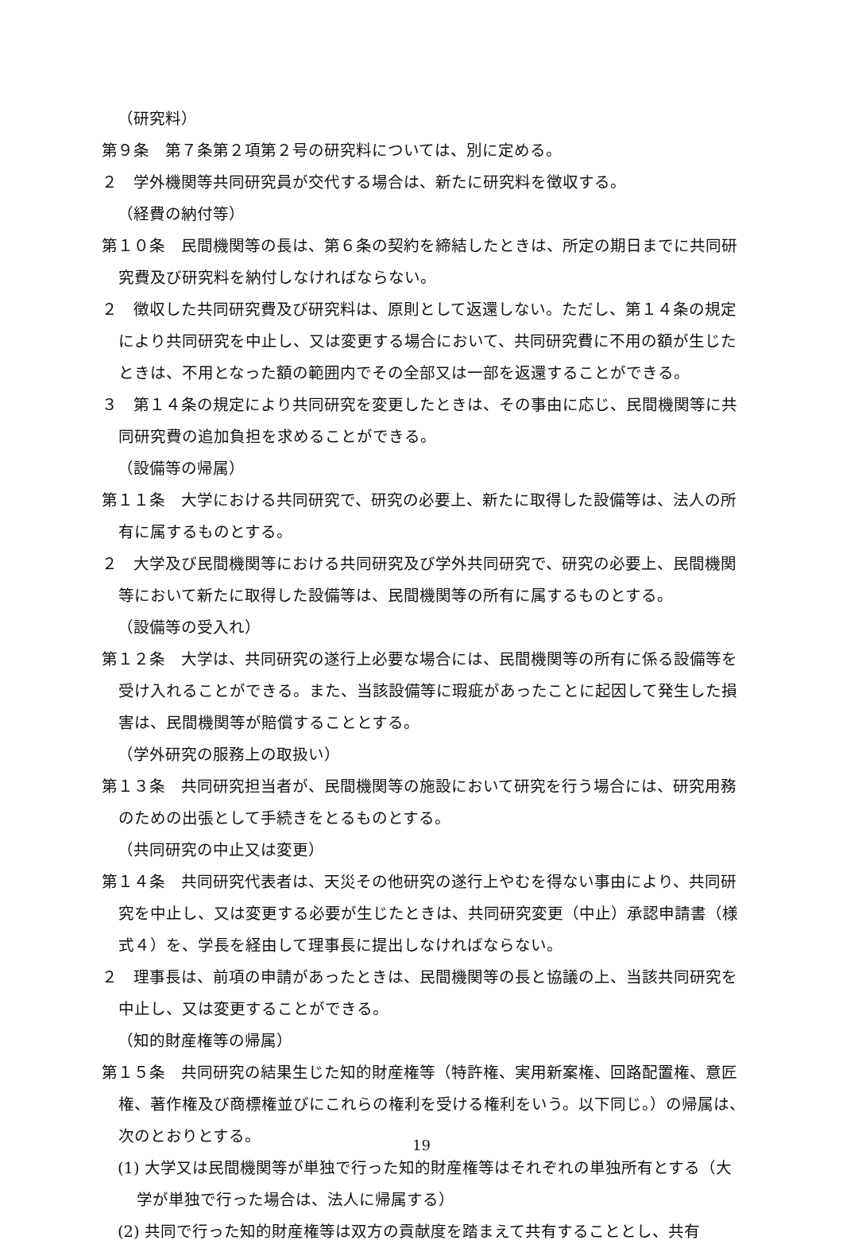（研究料）
第９条　第７条第２項第２号の研究料については、別に定める。
２　学外機関等共同研究員が交代する場合は、新たに研究料を徴収する。
（経費の納付等）
第１０条　民間機関等の長は、第６条の契約を締結したときは、所定の期日までに共同研究費及び研究料を納付しなければならない。
２　徴収した共同研究費及び研究料は、原則として返還しない。ただし、第１４条の規定により共同研究を中止し、又は変更する場合において、共同研究費に不用の額が生じたときは、不用となった額の範囲内でその全部又は一部を返還することができる。
３　第１４条の規定により共同研究を変更したときは、その事由に応じ、民間機関等に共同研究費の追加負担を求めることができる。
（設備等の帰属）
第１１条　大学における共同研究で、研究の必要上、新たに取得した設備等は、法人の所有に属するものとする。
２　大学及び民間機関等における共同研究及び学外共同研究で、研究の必要上、民間機関等において新たに取得した設備等は、民間機関等の所有に属するものとする。
（設備等の受入れ）
第１２条　大学は、共同研究の遂行上必要な場合には、民間機関等の所有に係る設備等を受け入れることができる。また、当該設備等に瑕疵があったことに起因して発生した損害は、民間機関等が賠償することとする。
（学外研究の服務上の取扱い）
第１３条　共同研究担当者が、民間機関等の施設において研究を行う場合には、研究用務のための出張として手続きをとるものとする。
（共同研究の中止又は変更）
第１４条　共同研究代表者は、天災その他研究の遂行上やむを得ない事由により、共同研究を中止し、又は変更する必要が生じたときは、共同研究変更（中止）承認申請書（様式４）を、学長を経由して理事長に提出しなければならない。
２　理事長は、前項の申請があったときは、民間機関等の長と協議の上、当該共同研究を中止し、又は変更することができる。
（知的財産権等の帰属）
第１５条　共同研究の結果生じた知的財産権等（特許権、実用新案権、回路配置権、意匠権、著作権及び商標権並びにこれらの権利を受ける権利をいう。以下同じ。）の帰属は、次のとおりとする。
(1) 大学又は民間機関等が単独で行った知的財産権等はそれぞれの単独所有とする（大学が単独で行った場合は、法人に帰属する）
(2) 共同で行った知的財産権等は双方の貢献度を踏まえて共有することとし、共有
19